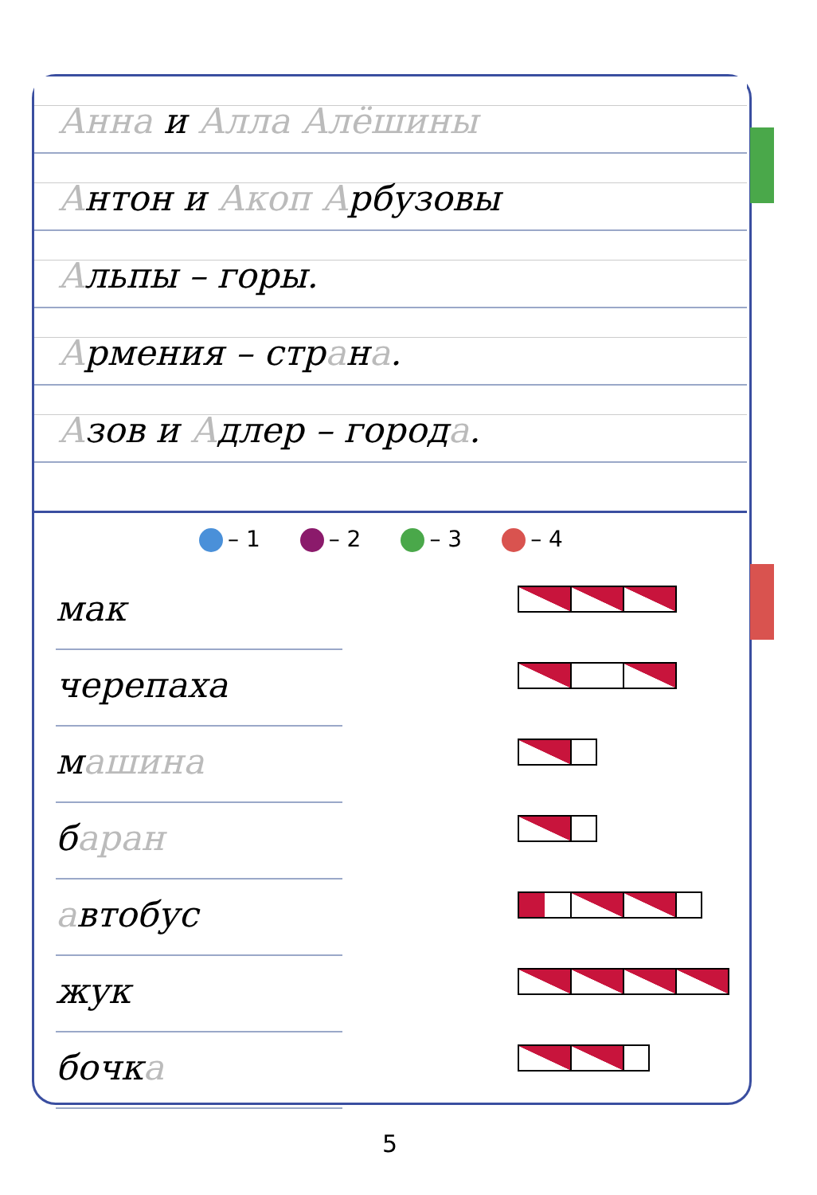Анна и Алла Алёшины
Антон и Акоп Арбузовы
Альпы – горы.
Армения – страна.
Азов и Адлер – города.
– 1 – 2 – 3 – 4
мак
черепаха
машина
баран
автобус
жук
бочка
5